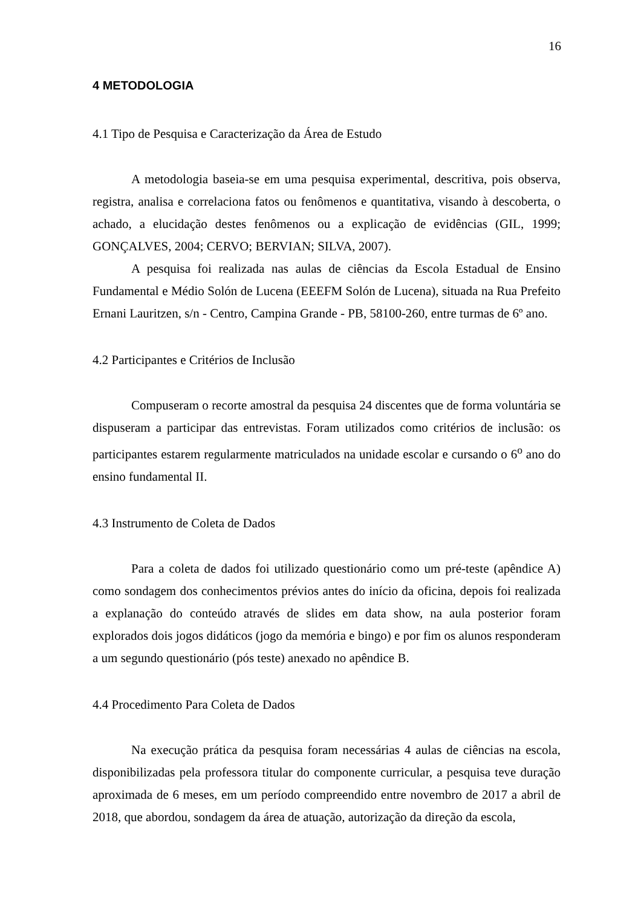16
4 METODOLOGIA
4.1 Tipo de Pesquisa e Caracterização da Área de Estudo
A metodologia baseia-se em uma pesquisa experimental, descritiva, pois observa, registra, analisa e correlaciona fatos ou fenômenos e quantitativa, visando à descoberta, o achado, a elucidação destes fenômenos ou a explicação de evidências (GIL, 1999; GONÇALVES, 2004; CERVO; BERVIAN; SILVA, 2007).
A pesquisa foi realizada nas aulas de ciências da Escola Estadual de Ensino Fundamental e Médio Solón de Lucena (EEEFM Solón de Lucena), situada na Rua Prefeito Ernani Lauritzen, s/n - Centro, Campina Grande - PB, 58100-260, entre turmas de 6º ano.
4.2 Participantes e Critérios de Inclusão
Compuseram o recorte amostral da pesquisa 24 discentes que de forma voluntária se dispuseram a participar das entrevistas. Foram utilizados como critérios de inclusão: os participantes estarem regularmente matriculados na unidade escolar e cursando o 6<sup>o</sup> ano do ensino fundamental II.
4.3 Instrumento de Coleta de Dados
Para a coleta de dados foi utilizado questionário como um pré-teste (apêndice A) como sondagem dos conhecimentos prévios antes do início da oficina, depois foi realizada a explanação do conteúdo através de slides em data show, na aula posterior foram explorados dois jogos didáticos (jogo da memória e bingo) e por fim os alunos responderam a um segundo questionário (pós teste) anexado no apêndice B.
4.4 Procedimento Para Coleta de Dados
Na execução prática da pesquisa foram necessárias 4 aulas de ciências na escola, disponibilizadas pela professora titular do componente curricular, a pesquisa teve duração aproximada de 6 meses, em um período compreendido entre novembro de 2017 a abril de 2018, que abordou, sondagem da área de atuação, autorização da direção da escola,